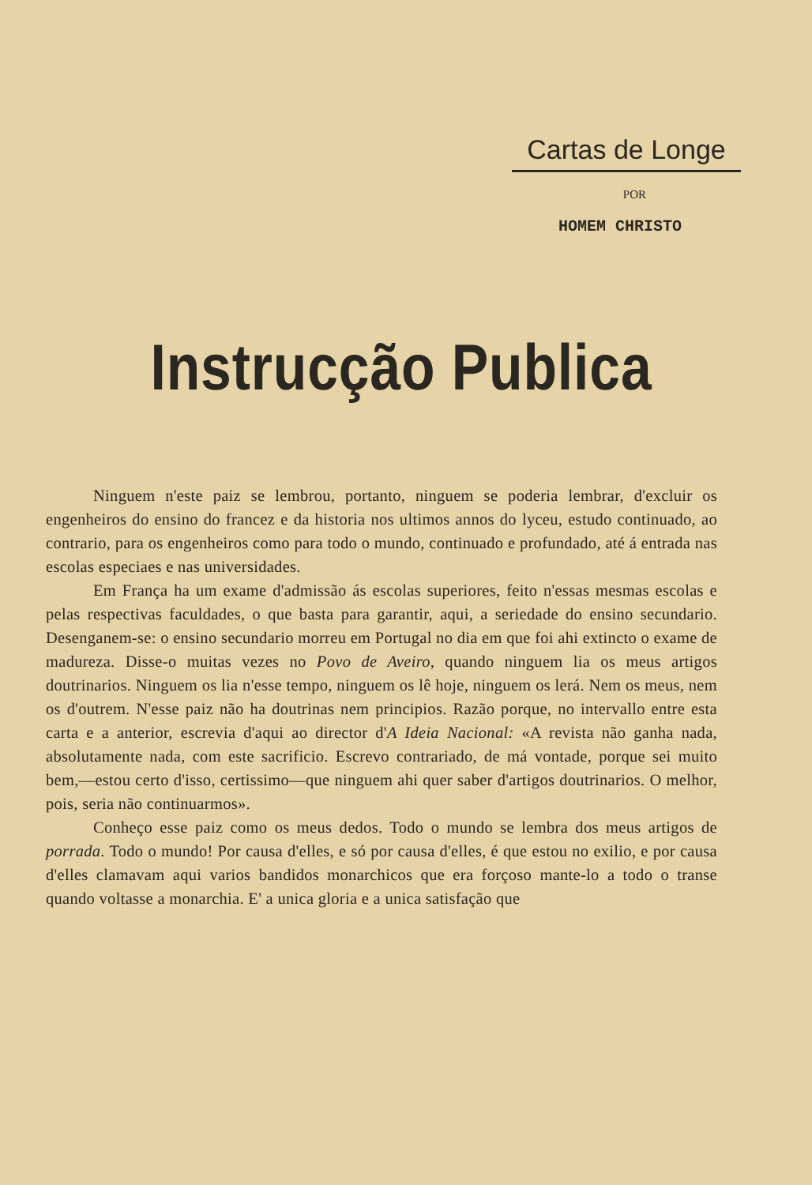Cartas de Longe
POR
HOMEM CHRISTO
Instrucção Publica
Ninguem n'este paiz se lembrou, portanto, ninguem se poderia lembrar, d'excluir os engenheiros do ensino do francez e da historia nos ultimos annos do lyceu, estudo continuado, ao contrario, para os engenheiros como para todo o mundo, continuado e profundado, até á entrada nas escolas especiaes e nas universidades.
Em França ha um exame d'admissão ás escolas superiores, feito n'essas mesmas escolas e pelas respectivas faculdades, o que basta para garantir, aqui, a seriedade do ensino secundario. Desenganem-se: o ensino secundario morreu em Portugal no dia em que foi ahi extincto o exame de madureza. Disse-o muitas vezes no Povo de Aveiro, quando ninguem lia os meus artigos doutrinarios. Ninguem os lia n'esse tempo, ninguem os lê hoje, ninguem os lerá. Nem os meus, nem os d'outrem. N'esse paiz não ha doutrinas nem principios. Razão porque, no intervallo entre esta carta e a anterior, escrevia d'aqui ao director d'A Ideia Nacional: «A revista não ganha nada, absolutamente nada, com este sacrificio. Escrevo contrariado, de má vontade, porque sei muito bem,—estou certo d'isso, certissimo—que ninguem ahi quer saber d'artigos doutrinarios. O melhor, pois, seria não continuarmos».
Conheço esse paiz como os meus dedos. Todo o mundo se lembra dos meus artigos de porrada. Todo o mundo! Por causa d'elles, e só por causa d'elles, é que estou no exilio, e por causa d'elles clamavam aqui varios bandidos monarchicos que era forçoso mante-lo a todo o transe quando voltasse a monarchia. E' a unica gloria e a unica satisfação que